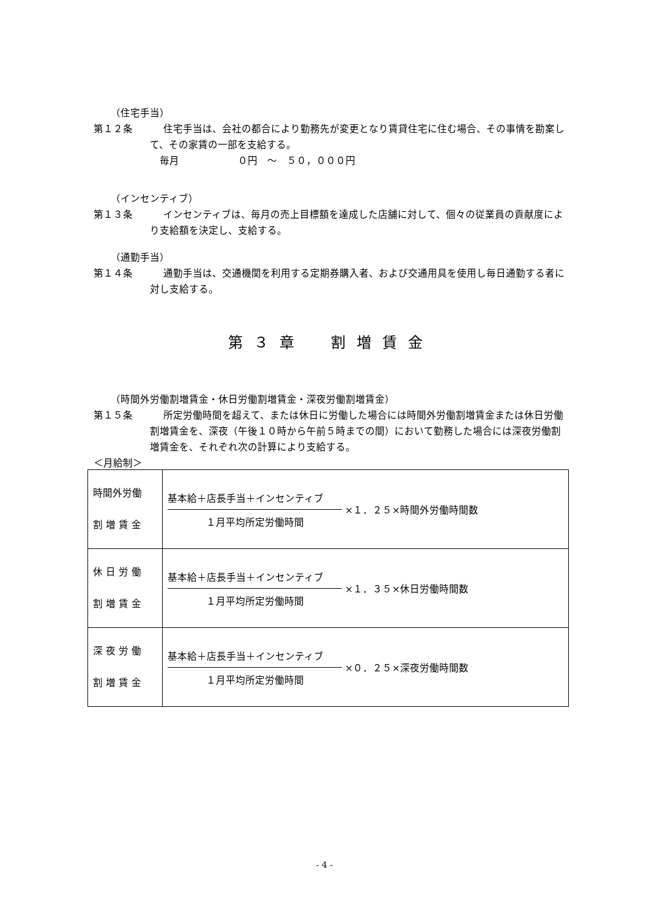（住宅手当）
第１２条
住宅手当は、会社の都合により勤務先が変更となり賃貸住宅に住む場合、その事情を勘案して、その家賃の一部を支給する。
　毎月　　　　　　０円　～　５０，０００円
（インセンティブ）
第１３条
インセンティブは、毎月の売上目標額を達成した店舗に対して、個々の従業員の貢献度により支給額を決定し、支給する。
（通勤手当）
第１４条
通勤手当は、交通機関を利用する定期券購入者、および交通用具を使用し毎日通勤する者に対し支給する。
第３章　割増賃金
（時間外労働割増賃金・休日労働割増賃金・深夜労働割増賃金）
第１５条
所定労働時間を超えて、または休日に労働した場合には時間外労働割増賃金または休日労働割増賃金を、深夜（午後１０時から午前５時までの間）において勤務した場合には深夜労働割増賃金を、それぞれ次の計算により支給する。
＜月給制＞
| 時間外労働 割 増 賃 金 | 基本給＋店長手当＋インセンティブ １月平均所定労働時間 ×１．２５×時間外労働時間数 |
| 休 日 労 働 割 増 賃 金 | 基本給＋店長手当＋インセンティブ １月平均所定労働時間 ×１．３５×休日労働時間数 |
| 深 夜 労 働 割 増 賃 金 | 基本給＋店長手当＋インセンティブ １月平均所定労働時間 ×０．２５×深夜労働時間数 |
- 4 -